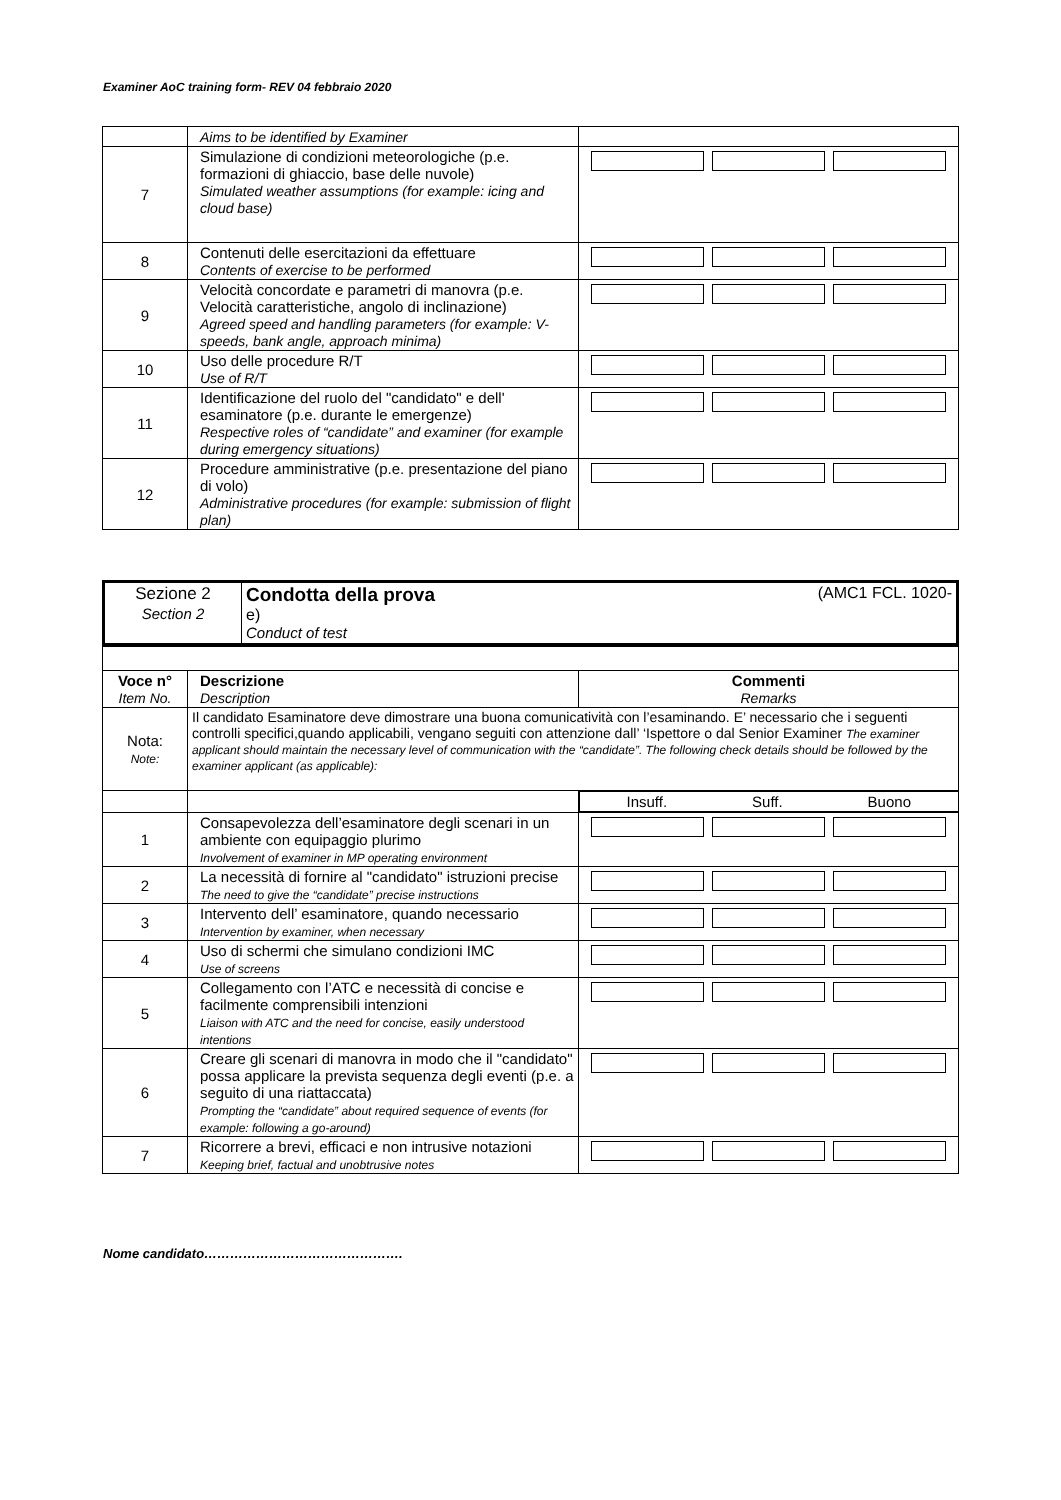Examiner AoC training form- REV 04 febbraio 2020
| | Aims to be identified by Examiner | |
| 7 | Simulazione di condizioni meteorologiche (p.e. formazioni di ghiaccio, base delle nuvole) Simulated weather assumptions (for example: icing and cloud base) | |
| 8 | Contenuti delle esercitazioni da effettuare Contents of exercise to be performed | |
| 9 | Velocità concordate e parametri di manovra (p.e. Velocità caratteristiche, angolo di inclinazione) Agreed speed and handling parameters (for example: V-speeds, bank angle, approach minima) | |
| 10 | Uso delle procedure R/T Use of R/T | |
| 11 | Identificazione del ruolo del "candidato" e dell' esaminatore (p.e. durante le emergenze) Respective roles of “candidate” and examiner (for example during emergency situations) | |
| 12 | Procedure amministrative (p.e. presentazione del piano di volo) Administrative procedures (for example: submission of flight plan) | |
| Sezione 2 Section 2 | Condotta della prova (AMC1 FCL. 1020- e) Conduct of test |
| Voce n° Item No. | Descrizione Description | Commenti Remarks |
| --- | --- | --- |
| Nota: Note: | Il candidato Esaminatore deve dimostrare una buona comunicatività con l’esaminando. E’ necessario che i seguenti controlli specifici,quando applicabili, vengano seguiti con attenzione dall’ ‘Ispettore o dal Senior Examiner The examiner applicant should maintain the necessary level of communication with the “candidate”. The following check details should be followed by the examiner applicant (as applicable): | |
| | | Insuff. Suff. Buono |
| 1 | Consapevolezza dell’esaminatore degli scenari in un ambiente con equipaggio plurimo Involvement of examiner in MP operating environment | |
| 2 | La necessità di fornire al "candidato" istruzioni precise The need to give the “candidate” precise instructions | |
| 3 | Intervento dell’ esaminatore, quando necessario Intervention by examiner, when necessary | |
| 4 | Uso di schermi che simulano condizioni IMC Use of screens | |
| 5 | Collegamento con l’ATC e necessità di concise e facilmente comprensibili intenzioni Liaison with ATC and the need for concise, easily understood intentions | |
| 6 | Creare gli scenari di manovra in modo che il "candidato" possa applicare la prevista sequenza degli eventi (p.e. a seguito di una riattaccata) Prompting the “candidate” about required sequence of events (for example: following a go-around) | |
| 7 | Ricorrere a brevi, efficaci e non intrusive notazioni Keeping brief, factual and unobtrusive notes | |
Nome candidato……………………………………….